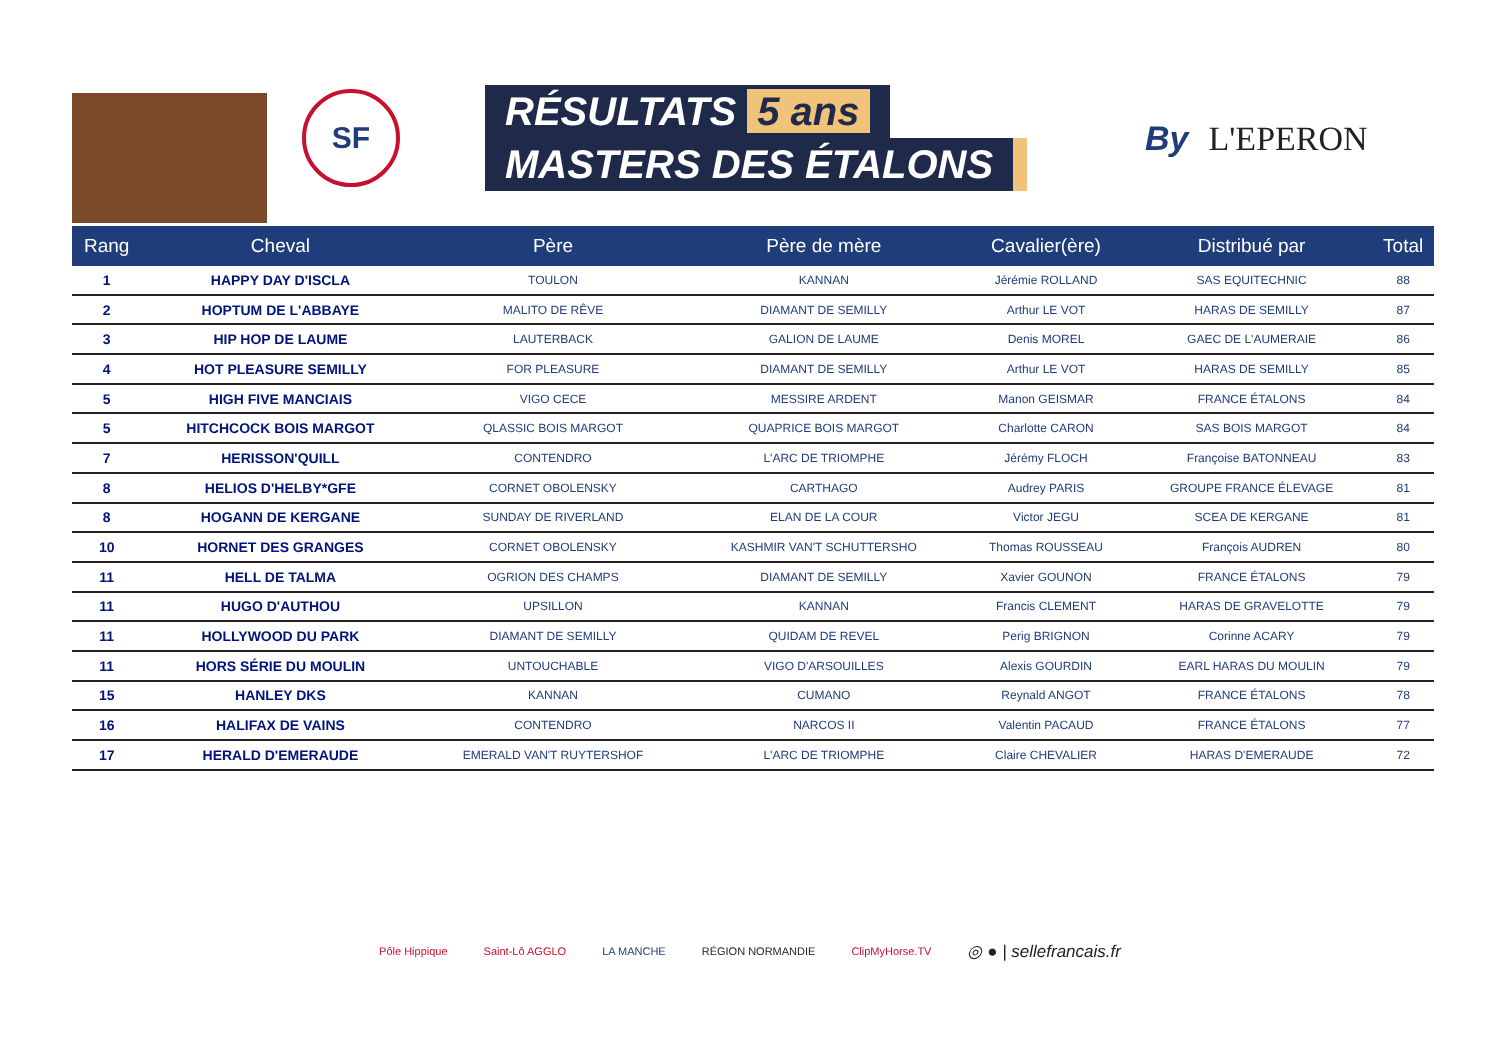SF
RÉSULTATS 5 ans
MASTERS DES ÉTALONS
By L'EPERON
| Rang | Cheval | Père | Père de mère | Cavalier(ère) | Distribué par | Total |
| --- | --- | --- | --- | --- | --- | --- |
| 1 | HAPPY DAY D'ISCLA | TOULON | KANNAN | Jérémie ROLLAND | SAS EQUITECHNIC | 88 |
| 2 | HOPTUM DE L'ABBAYE | MALITO DE RÊVE | DIAMANT DE SEMILLY | Arthur LE VOT | HARAS DE SEMILLY | 87 |
| 3 | HIP HOP DE LAUME | LAUTERBACK | GALION DE LAUME | Denis MOREL | GAEC DE L'AUMERAIE | 86 |
| 4 | HOT PLEASURE SEMILLY | FOR PLEASURE | DIAMANT DE SEMILLY | Arthur LE VOT | HARAS DE SEMILLY | 85 |
| 5 | HIGH FIVE MANCIAIS | VIGO CECE | MESSIRE ARDENT | Manon GEISMAR | FRANCE ÉTALONS | 84 |
| 5 | HITCHCOCK BOIS MARGOT | QLASSIC BOIS MARGOT | QUAPRICE BOIS MARGOT | Charlotte CARON | SAS BOIS MARGOT | 84 |
| 7 | HERISSON'QUILL | CONTENDRO | L'ARC DE TRIOMPHE | Jérémy FLOCH | Françoise BATONNEAU | 83 |
| 8 | HELIOS D'HELBY*GFE | CORNET OBOLENSKY | CARTHAGO | Audrey PARIS | GROUPE FRANCE ÉLEVAGE | 81 |
| 8 | HOGANN DE KERGANE | SUNDAY DE RIVERLAND | ELAN DE LA COUR | Victor JEGU | SCEA DE KERGANE | 81 |
| 10 | HORNET DES GRANGES | CORNET OBOLENSKY | KASHMIR VAN'T SCHUTTERSHO | Thomas ROUSSEAU | François AUDREN | 80 |
| 11 | HELL DE TALMA | OGRION DES CHAMPS | DIAMANT DE SEMILLY | Xavier GOUNON | FRANCE ÉTALONS | 79 |
| 11 | HUGO D'AUTHOU | UPSILLON | KANNAN | Francis CLEMENT | HARAS DE GRAVELOTTE | 79 |
| 11 | HOLLYWOOD DU PARK | DIAMANT DE SEMILLY | QUIDAM DE REVEL | Perig BRIGNON | Corinne ACARY | 79 |
| 11 | HORS SÉRIE DU MOULIN | UNTOUCHABLE | VIGO D'ARSOUILLES | Alexis GOURDIN | EARL HARAS DU MOULIN | 79 |
| 15 | HANLEY DKS | KANNAN | CUMANO | Reynald ANGOT | FRANCE ÉTALONS | 78 |
| 16 | HALIFAX DE VAINS | CONTENDRO | NARCOS II | Valentin PACAUD | FRANCE ÉTALONS | 77 |
| 17 | HERALD D'EMERAUDE | EMERALD VAN'T RUYTERSHOF | L'ARC DE TRIOMPHE | Claire CHEVALIER | HARAS D'EMERAUDE | 72 |
Pôle Hippique Saint-Lô AGGLO LA MANCHE RÉGION NORMANDIE ClipMyHorse.TV ◎ ● | sellefrancais.fr